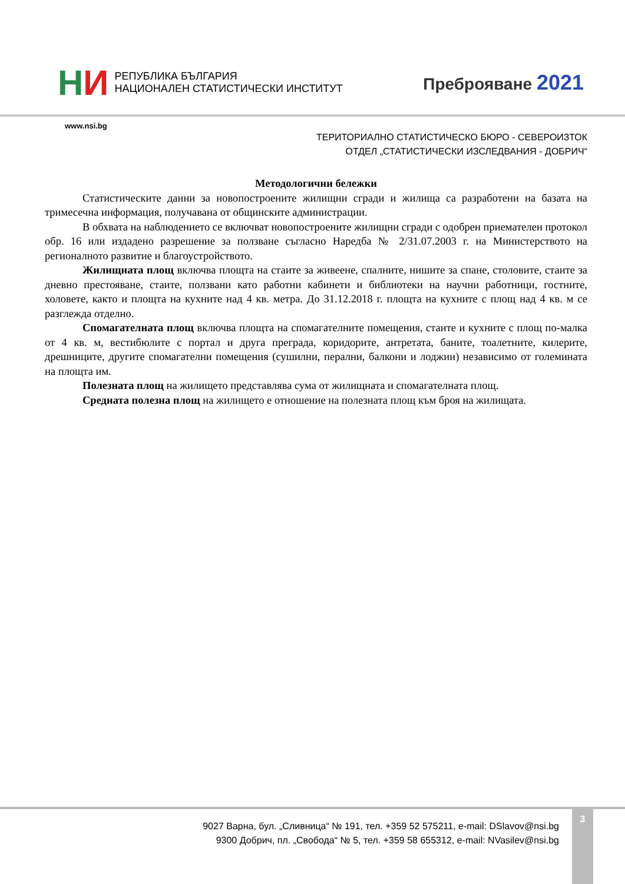НИ
РЕПУБЛИКА БЪЛГАРИЯ
НАЦИОНАЛЕН СТАТИСТИЧЕСКИ ИНСТИТУТ
Преброяване 2021
www.nsi.bg
ТЕРИТОРИАЛНО СТАТИСТИЧЕСКО БЮРО - СЕВЕРОИЗТОК
ОТДЕЛ „СТАТИСТИЧЕСКИ ИЗСЛЕДВАНИЯ - ДОБРИЧ“
Методологични бележки
Статистическите данни за новопостроените жилищни сгради и жилища са разработени на базата на тримесечна информация, получавана от общинските администрации.
В обхвата на наблюдението се включват новопостроените жилищни сгради с одобрен приемателен протокол обр. 16 или издадено разрешение за ползване съгласно Наредба № 2/31.07.2003 г. на Министерството на регионалното развитие и благоустройството.
Жилищната площ включва площта на стаите за живеене, спалните, нишите за спане, столовите, стаите за дневно престояване, стаите, ползвани като работни кабинети и библиотеки на научни работници, гостните, холовете, както и площта на кухните над 4 кв. метра. До 31.12.2018 г. площта на кухните с площ над 4 кв. м се разглежда отделно.
Спомагателната площ включва площта на спомагателните помещения, стаите и кухните с площ по-малка от 4 кв. м, вестибюлите с портал и друга преграда, коридорите, антретата, баните, тоалетните, килерите, дрешниците, другите спомагателни помещения (сушилни, перални, балкони и лоджии) независимо от големината на площта им.
Полезната площ на жилището представлява сума от жилищната и спомагателната площ.
Средната полезна площ на жилището е отношение на полезната площ към броя на жилищата.
9027 Варна, бул. „Сливница“ № 191, тел. +359 52 575211, e-mail: DSlavov@nsi.bg
9300 Добрич, пл. „Свобода“ № 5, тел. +359 58 655312, e-mail: NVasilev@nsi.bg
3